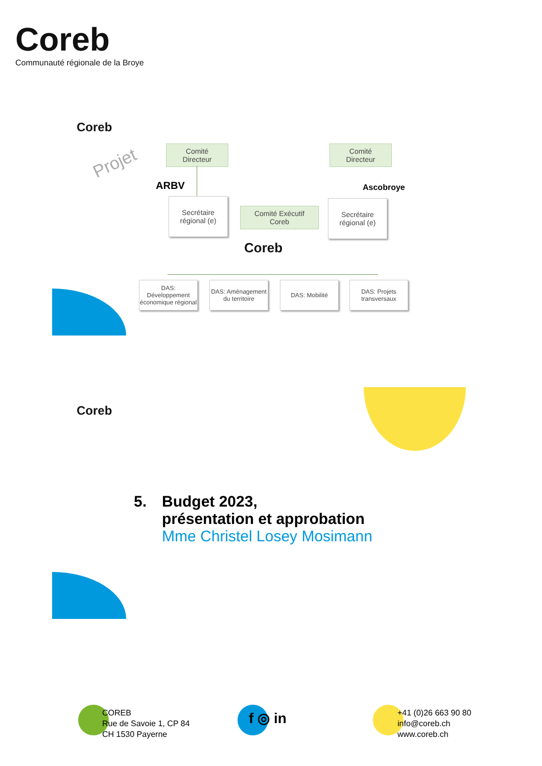Coreb
Communauté régionale de la Broye
Coreb
Projet
Comité
Directeur
Comité
Directeur
ARBV Ascobroye
Secrétaire
régional (e)
Comité Exécutif
Coreb
Secrétaire
régional (e)
Coreb
DAS: Développement économique régional
DAS: Aménagement du territoire
DAS: Mobilité
DAS: Projets transversaux
Coreb
5. Budget 2023,
présentation et approbation
Mme Christel Losey Mosimann
COREB
Rue de Savoie 1, CP 84
CH 1530 Payerne
f ◎ in
+41 (0)26 663 90 80
info@coreb.ch
www.coreb.ch